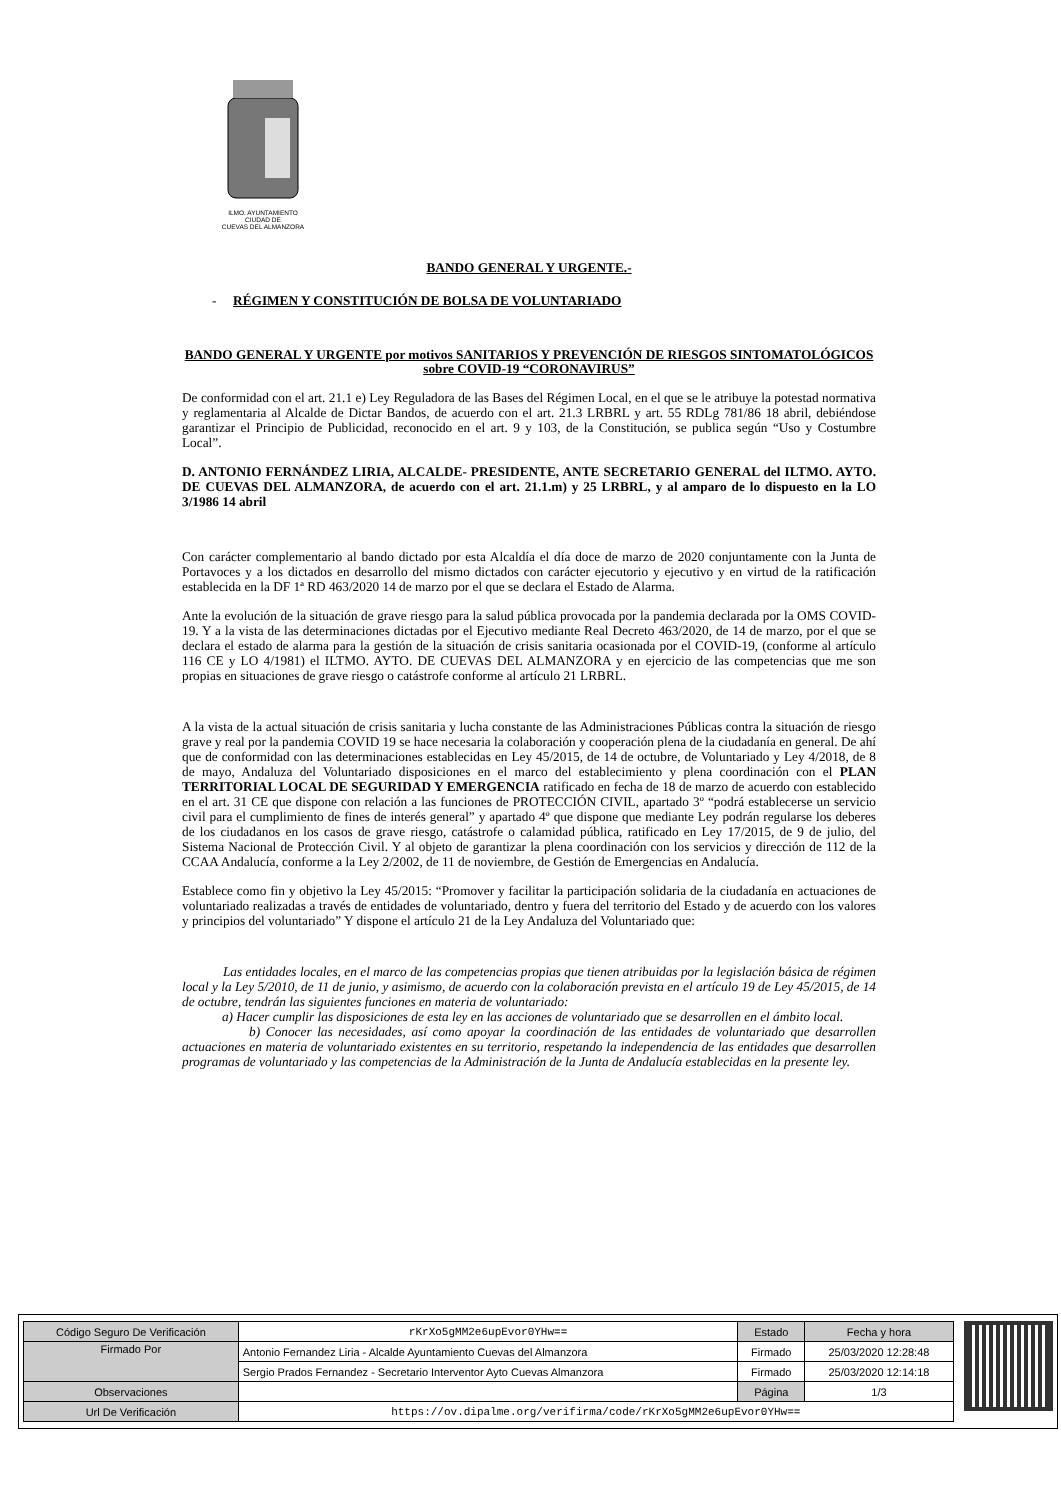ILMO. AYUNTAMIENTO
CIUDAD DE
CUEVAS DEL ALMANZORA
BANDO GENERAL Y URGENTE.-
- RÉGIMEN Y CONSTITUCIÓN DE BOLSA DE VOLUNTARIADO
BANDO GENERAL Y URGENTE por motivos SANITARIOS Y PREVENCIÓN DE RIESGOS SINTOMATOLÓGICOS sobre COVID-19 “CORONAVIRUS”
De conformidad con el art. 21.1 e) Ley Reguladora de las Bases del Régimen Local, en el que se le atribuye la potestad normativa y reglamentaria al Alcalde de Dictar Bandos, de acuerdo con el art. 21.3 LRBRL y art. 55 RDLg 781/86 18 abril, debiéndose garantizar el Principio de Publicidad, reconocido en el art. 9 y 103, de la Constitución, se publica según “Uso y Costumbre Local”.
D. ANTONIO FERNÁNDEZ LIRIA, ALCALDE- PRESIDENTE, ANTE SECRETARIO GENERAL del ILTMO. AYTO. DE CUEVAS DEL ALMANZORA, de acuerdo con el art. 21.1.m) y 25 LRBRL, y al amparo de lo dispuesto en la LO 3/1986 14 abril
Con carácter complementario al bando dictado por esta Alcaldía el día doce de marzo de 2020 conjuntamente con la Junta de Portavoces y a los dictados en desarrollo del mismo dictados con carácter ejecutorio y ejecutivo y en virtud de la ratificación establecida en la DF 1ª RD 463/2020 14 de marzo por el que se declara el Estado de Alarma.
Ante la evolución de la situación de grave riesgo para la salud pública provocada por la pandemia declarada por la OMS COVID- 19. Y a la vista de las determinaciones dictadas por el Ejecutivo mediante Real Decreto 463/2020, de 14 de marzo, por el que se declara el estado de alarma para la gestión de la situación de crisis sanitaria ocasionada por el COVID-19, (conforme al artículo 116 CE y LO 4/1981) el ILTMO. AYTO. DE CUEVAS DEL ALMANZORA y en ejercicio de las competencias que me son propias en situaciones de grave riesgo o catástrofe conforme al artículo 21 LRBRL.
A la vista de la actual situación de crisis sanitaria y lucha constante de las Administraciones Públicas contra la situación de riesgo grave y real por la pandemia COVID 19 se hace necesaria la colaboración y cooperación plena de la ciudadanía en general. De ahí que de conformidad con las determinaciones establecidas en Ley 45/2015, de 14 de octubre, de Voluntariado y Ley 4/2018, de 8 de mayo, Andaluza del Voluntariado disposiciones en el marco del establecimiento y plena coordinación con el PLAN TERRITORIAL LOCAL DE SEGURIDAD Y EMERGENCIA ratificado en fecha de 18 de marzo de acuerdo con establecido en el art. 31 CE que dispone con relación a las funciones de PROTECCIÓN CIVIL, apartado 3º “podrá establecerse un servicio civil para el cumplimiento de fines de interés general” y apartado 4º que dispone que mediante Ley podrán regularse los deberes de los ciudadanos en los casos de grave riesgo, catástrofe o calamidad pública, ratificado en Ley 17/2015, de 9 de julio, del Sistema Nacional de Protección Civil. Y al objeto de garantizar la plena coordinación con los servicios y dirección de 112 de la CCAA Andalucía, conforme a la Ley 2/2002, de 11 de noviembre, de Gestión de Emergencias en Andalucía.
Establece como fin y objetivo la Ley 45/2015: “Promover y facilitar la participación solidaria de la ciudadanía en actuaciones de voluntariado realizadas a través de entidades de voluntariado, dentro y fuera del territorio del Estado y de acuerdo con los valores y principios del voluntariado” Y dispone el artículo 21 de la Ley Andaluza del Voluntariado que:
Las entidades locales, en el marco de las competencias propias que tienen atribuidas por la legislación básica de régimen local y la Ley 5/2010, de 11 de junio, y asimismo, de acuerdo con la colaboración prevista en el artículo 19 de Ley 45/2015, de 14 de octubre, tendrán las siguientes funciones en materia de voluntariado:
a) Hacer cumplir las disposiciones de esta ley en las acciones de voluntariado que se desarrollen en el ámbito local.
b) Conocer las necesidades, así como apoyar la coordinación de las entidades de voluntariado que desarrollen actuaciones en materia de voluntariado existentes en su territorio, respetando la independencia de las entidades que desarrollen programas de voluntariado y las competencias de la Administración de la Junta de Andalucía establecidas en la presente ley.
| Código Seguro De Verificación | rKrXo5gMM2e6upEvor0YHw== | Estado | Fecha y hora |
| Firmado Por | Antonio Fernandez Liria - Alcalde Ayuntamiento Cuevas del Almanzora | Firmado | 25/03/2020 12:28:48 |
| | Sergio Prados Fernandez - Secretario Interventor Ayto Cuevas Almanzora | Firmado | 25/03/2020 12:14:18 |
| Observaciones | | Página | 1/3 |
| Url De Verificación | https://ov.dipalme.org/verifirma/code/rKrXo5gMM2e6upEvor0YHw== | | |